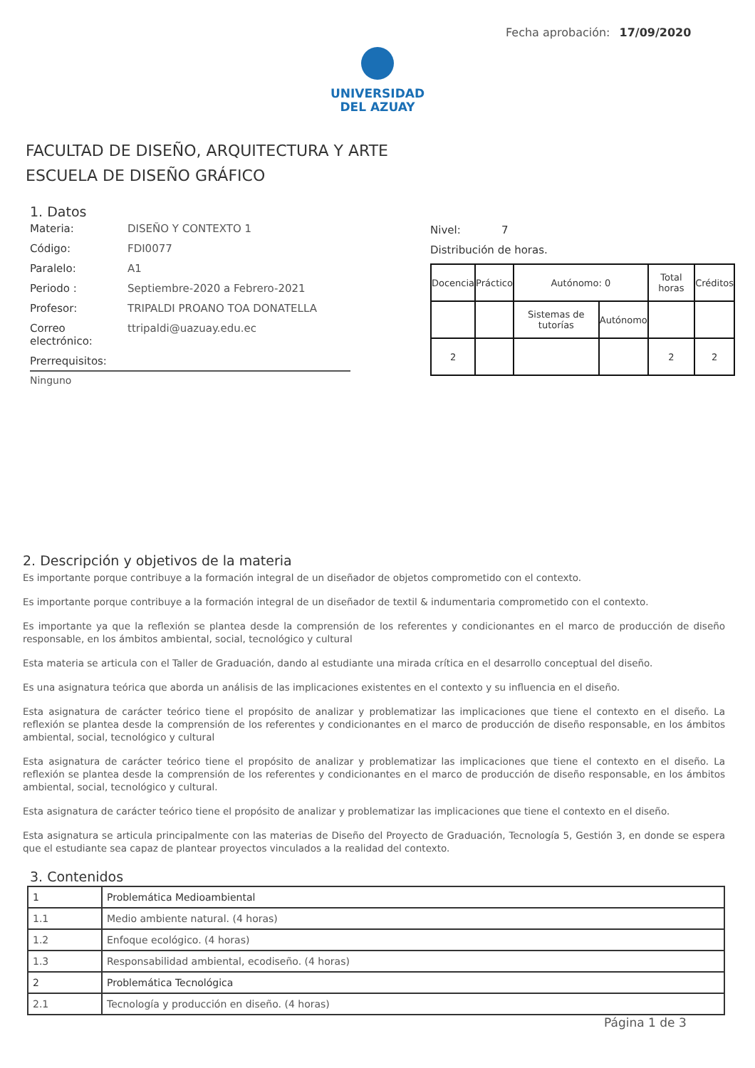Fecha aprobación: 17/09/2020
UNIVERSIDAD
DEL AZUAY
FACULTAD DE DISEÑO, ARQUITECTURA Y ARTE
ESCUELA DE DISEÑO GRÁFICO
1. Datos
Materia: DISEÑO Y CONTEXTO 1
Código: FDI0077
Paralelo: A1
Periodo : Septiembre-2020 a Febrero-2021
Profesor: TRIPALDI PROANO TOA DONATELLA
Correo electrónico: ttripaldi@uazuay.edu.ec
Prerrequisitos:
Ninguno
Nivel: 7
Distribución de horas.
| Docencia | Práctico | Autónomo: 0 | | Total horas | Créditos |
| | | Sistemas de tutorías | Autónomo | | |
| 2 | | | | 2 | 2 |
2. Descripción y objetivos de la materia
Es importante porque contribuye a la formación integral de un diseñador de objetos comprometido con el contexto.
Es importante porque contribuye a la formación integral de un diseñador de textil & indumentaria comprometido con el contexto.
Es importante ya que la reflexión se plantea desde la comprensión de los referentes y condicionantes en el marco de producción de diseño responsable, en los ámbitos ambiental, social, tecnológico y cultural
Esta materia se articula con el Taller de Graduación, dando al estudiante una mirada crítica en el desarrollo conceptual del diseño.
Es una asignatura teórica que aborda un análisis de las implicaciones existentes en el contexto y su influencia en el diseño.
Esta asignatura de carácter teórico tiene el propósito de analizar y problematizar las implicaciones que tiene el contexto en el diseño. La reflexión se plantea desde la comprensión de los referentes y condicionantes en el marco de producción de diseño responsable, en los ámbitos ambiental, social, tecnológico y cultural
Esta asignatura de carácter teórico tiene el propósito de analizar y problematizar las implicaciones que tiene el contexto en el diseño. La reflexión se plantea desde la comprensión de los referentes y condicionantes en el marco de producción de diseño responsable, en los ámbitos ambiental, social, tecnológico y cultural.
Esta asignatura de carácter teórico tiene el propósito de analizar y problematizar las implicaciones que tiene el contexto en el diseño.
Esta asignatura se articula principalmente con las materias de Diseño del Proyecto de Graduación, Tecnología 5, Gestión 3, en donde se espera que el estudiante sea capaz de plantear proyectos vinculados a la realidad del contexto.
3. Contenidos
| 1 | Problemática Medioambiental |
| 1.1 | Medio ambiente natural. (4 horas) |
| 1.2 | Enfoque ecológico. (4 horas) |
| 1.3 | Responsabilidad ambiental, ecodiseño. (4 horas) |
| 2 | Problemática Tecnológica |
| 2.1 | Tecnología y producción en diseño. (4 horas) |
Página 1 de 3